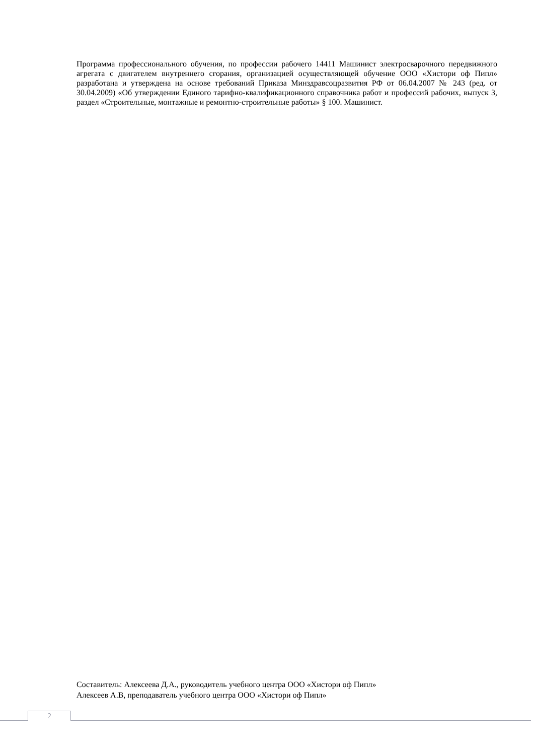Программа профессионального обучения, по профессии рабочего 14411 Машинист электросварочного передвижного агрегата с двигателем внутреннего сгорания, организацией осуществляющей обучение ООО «Хистори оф Пипл» разработана и утверждена на основе требований Приказа Минздравсоцразвития РФ от 06.04.2007 № 243 (ред. от 30.04.2009) «Об утверждении Единого тарифно-квалификационного справочника работ и профессий рабочих, выпуск 3, раздел «Строительные, монтажные и ремонтно-строительные работы» § 100. Машинист.
Составитель: Алексеева Д.А., руководитель учебного центра ООО «Хистори оф Пипл»
Алексеев А.В, преподаватель учебного центра ООО «Хистори оф Пипл»
2